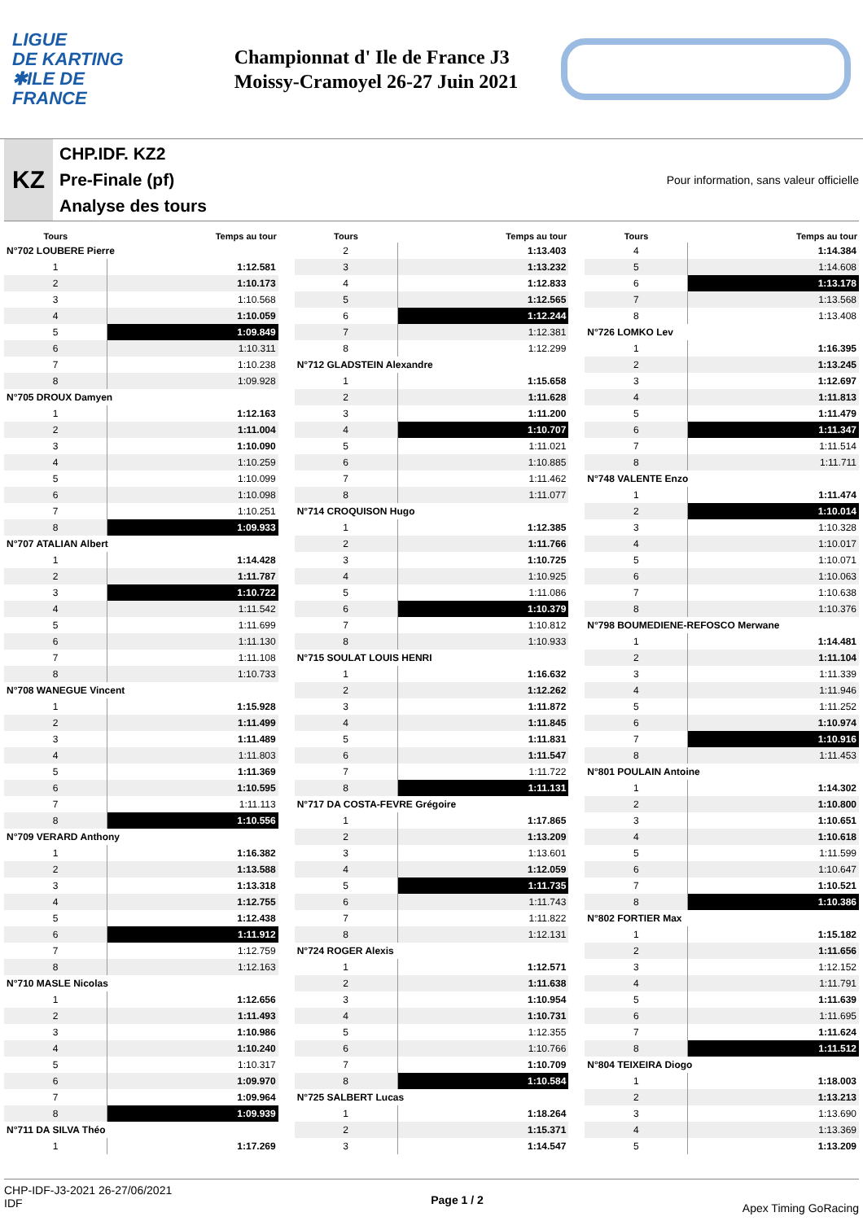LIGUE
DE KARTING
✱ILE DE
FRANCE
Championnat d' Ile de France J3
Moissy-Cramoyel 26-27 Juin 2021
KZ
CHP.IDF. KZ2
Pre-Finale (pf)
Analyse des tours
Pour information, sans valeur officielle
| Tours | Temps au tour |
| --- | --- |
| N°702 LOUBERE Pierre | |
| 1 | 1:12.581 |
| 2 | 1:10.173 |
| 3 | 1:10.568 |
| 4 | 1:10.059 |
| 5 | 1:09.849 |
| 6 | 1:10.311 |
| 7 | 1:10.238 |
| 8 | 1:09.928 |
| N°705 DROUX Damyen | |
| 1 | 1:12.163 |
| 2 | 1:11.004 |
| 3 | 1:10.090 |
| 4 | 1:10.259 |
| 5 | 1:10.099 |
| 6 | 1:10.098 |
| 7 | 1:10.251 |
| 8 | 1:09.933 |
| N°707 ATALIAN Albert | |
| 1 | 1:14.428 |
| 2 | 1:11.787 |
| 3 | 1:10.722 |
| 4 | 1:11.542 |
| 5 | 1:11.699 |
| 6 | 1:11.130 |
| 7 | 1:11.108 |
| 8 | 1:10.733 |
| N°708 WANEGUE Vincent | |
| 1 | 1:15.928 |
| 2 | 1:11.499 |
| 3 | 1:11.489 |
| 4 | 1:11.803 |
| 5 | 1:11.369 |
| 6 | 1:10.595 |
| 7 | 1:11.113 |
| 8 | 1:10.556 |
| N°709 VERARD Anthony | |
| 1 | 1:16.382 |
| 2 | 1:13.588 |
| 3 | 1:13.318 |
| 4 | 1:12.755 |
| 5 | 1:12.438 |
| 6 | 1:11.912 |
| 7 | 1:12.759 |
| 8 | 1:12.163 |
| N°710 MASLE Nicolas | |
| 1 | 1:12.656 |
| 2 | 1:11.493 |
| 3 | 1:10.986 |
| 4 | 1:10.240 |
| 5 | 1:10.317 |
| 6 | 1:09.970 |
| 7 | 1:09.964 |
| 8 | 1:09.939 |
| N°711 DA SILVA Théo | |
| 1 | 1:17.269 |
| Tours | Temps au tour |
| --- | --- |
| 2 | 1:13.403 |
| 3 | 1:13.232 |
| 4 | 1:12.833 |
| 5 | 1:12.565 |
| 6 | 1:12.244 |
| 7 | 1:12.381 |
| 8 | 1:12.299 |
| N°712 GLADSTEIN Alexandre | |
| 1 | 1:15.658 |
| 2 | 1:11.628 |
| 3 | 1:11.200 |
| 4 | 1:10.707 |
| 5 | 1:11.021 |
| 6 | 1:10.885 |
| 7 | 1:11.462 |
| 8 | 1:11.077 |
| N°714 CROQUISON Hugo | |
| 1 | 1:12.385 |
| 2 | 1:11.766 |
| 3 | 1:10.725 |
| 4 | 1:10.925 |
| 5 | 1:11.086 |
| 6 | 1:10.379 |
| 7 | 1:10.812 |
| 8 | 1:10.933 |
| N°715 SOULAT LOUIS HENRI | |
| 1 | 1:16.632 |
| 2 | 1:12.262 |
| 3 | 1:11.872 |
| 4 | 1:11.845 |
| 5 | 1:11.831 |
| 6 | 1:11.547 |
| 7 | 1:11.722 |
| 8 | 1:11.131 |
| N°717 DA COSTA-FEVRE Grégoire | |
| 1 | 1:17.865 |
| 2 | 1:13.209 |
| 3 | 1:13.601 |
| 4 | 1:12.059 |
| 5 | 1:11.735 |
| 6 | 1:11.743 |
| 7 | 1:11.822 |
| 8 | 1:12.131 |
| N°724 ROGER Alexis | |
| 1 | 1:12.571 |
| 2 | 1:11.638 |
| 3 | 1:10.954 |
| 4 | 1:10.731 |
| 5 | 1:12.355 |
| 6 | 1:10.766 |
| 7 | 1:10.709 |
| 8 | 1:10.584 |
| N°725 SALBERT Lucas | |
| 1 | 1:18.264 |
| 2 | 1:15.371 |
| 3 | 1:14.547 |
| Tours | Temps au tour |
| --- | --- |
| 4 | 1:14.384 |
| 5 | 1:14.608 |
| 6 | 1:13.178 |
| 7 | 1:13.568 |
| 8 | 1:13.408 |
| N°726 LOMKO Lev | |
| 1 | 1:16.395 |
| 2 | 1:13.245 |
| 3 | 1:12.697 |
| 4 | 1:11.813 |
| 5 | 1:11.479 |
| 6 | 1:11.347 |
| 7 | 1:11.514 |
| 8 | 1:11.711 |
| N°748 VALENTE Enzo | |
| 1 | 1:11.474 |
| 2 | 1:10.014 |
| 3 | 1:10.328 |
| 4 | 1:10.017 |
| 5 | 1:10.071 |
| 6 | 1:10.063 |
| 7 | 1:10.638 |
| 8 | 1:10.376 |
| N°798 BOUMEDIENE-REFOSCO Merwane | |
| 1 | 1:14.481 |
| 2 | 1:11.104 |
| 3 | 1:11.339 |
| 4 | 1:11.946 |
| 5 | 1:11.252 |
| 6 | 1:10.974 |
| 7 | 1:10.916 |
| 8 | 1:11.453 |
| N°801 POULAIN Antoine | |
| 1 | 1:14.302 |
| 2 | 1:10.800 |
| 3 | 1:10.651 |
| 4 | 1:10.618 |
| 5 | 1:11.599 |
| 6 | 1:10.647 |
| 7 | 1:10.521 |
| 8 | 1:10.386 |
| N°802 FORTIER Max | |
| 1 | 1:15.182 |
| 2 | 1:11.656 |
| 3 | 1:12.152 |
| 4 | 1:11.791 |
| 5 | 1:11.639 |
| 6 | 1:11.695 |
| 7 | 1:11.624 |
| 8 | 1:11.512 |
| N°804 TEIXEIRA Diogo | |
| 1 | 1:18.003 |
| 2 | 1:13.213 |
| 3 | 1:13.690 |
| 4 | 1:13.369 |
| 5 | 1:13.209 |
CHP-IDF-J3-2021 26-27/06/2021
IDF
Page 1 / 2
Apex Timing GoRacing